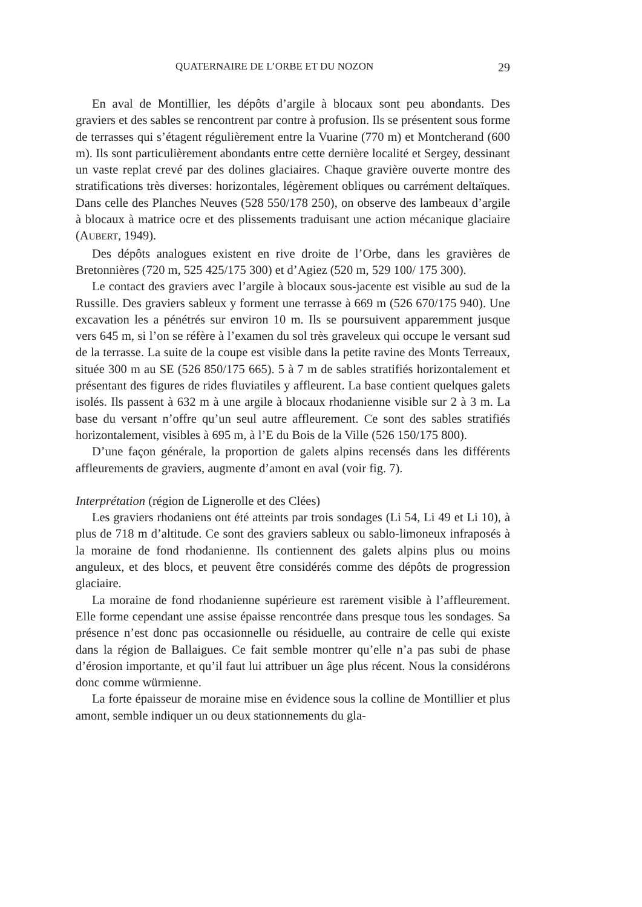QUATERNAIRE DE L’ORBE ET DU NOZON 29
En aval de Montillier, les dépôts d’argile à blocaux sont peu abondants. Des graviers et des sables se rencontrent par contre à profusion. Ils se présentent sous forme de terrasses qui s’étagent régulièrement entre la Vuarine (770 m) et Montcherand (600 m). Ils sont particulièrement abondants entre cette dernière localité et Sergey, dessinant un vaste replat crevé par des dolines glaciaires. Chaque gravière ouverte montre des stratifications très diverses: horizontales, légèrement obliques ou carrément deltaïques. Dans celle des Planches Neuves (528 550/178 250), on observe des lambeaux d’argile à blocaux à matrice ocre et des plissements traduisant une action mécanique glaciaire (AUBERT, 1949).
Des dépôts analogues existent en rive droite de l’Orbe, dans les gravières de Bretonnières (720 m, 525 425/175 300) et d’Agiez (520 m, 529 100/ 175 300).
Le contact des graviers avec l’argile à blocaux sous-jacente est visible au sud de la Russille. Des graviers sableux y forment une terrasse à 669 m (526 670/175 940). Une excavation les a pénétrés sur environ 10 m. Ils se poursuivent apparemment jusque vers 645 m, si l’on se réfère à l’examen du sol très graveleux qui occupe le versant sud de la terrasse. La suite de la coupe est visible dans la petite ravine des Monts Terreaux, située 300 m au SE (526 850/175 665). 5 à 7 m de sables stratifiés horizontalement et présentant des figures de rides fluviatiles y affleurent. La base contient quelques galets isolés. Ils passent à 632 m à une argile à blocaux rhodanienne visible sur 2 à 3 m. La base du versant n’offre qu’un seul autre affleurement. Ce sont des sables stratifiés horizontalement, visibles à 695 m, à l’E du Bois de la Ville (526 150/175 800).
D’une façon générale, la proportion de galets alpins recensés dans les différents affleurements de graviers, augmente d’amont en aval (voir fig. 7).
Interprétation (région de Lignerolle et des Clées)
Les graviers rhodaniens ont été atteints par trois sondages (Li 54, Li 49 et Li 10), à plus de 718 m d’altitude. Ce sont des graviers sableux ou sablo-limoneux infraposés à la moraine de fond rhodanienne. Ils contiennent des galets alpins plus ou moins anguleux, et des blocs, et peuvent être considérés comme des dépôts de progression glaciaire.
La moraine de fond rhodanienne supérieure est rarement visible à l’affleurement. Elle forme cependant une assise épaisse rencontrée dans presque tous les sondages. Sa présence n’est donc pas occasionnelle ou résiduelle, au contraire de celle qui existe dans la région de Ballaigues. Ce fait semble montrer qu’elle n’a pas subi de phase d’érosion importante, et qu’il faut lui attribuer un âge plus récent. Nous la considérons donc comme würmienne.
La forte épaisseur de moraine mise en évidence sous la colline de Montillier et plus amont, semble indiquer un ou deux stationnements du gla-